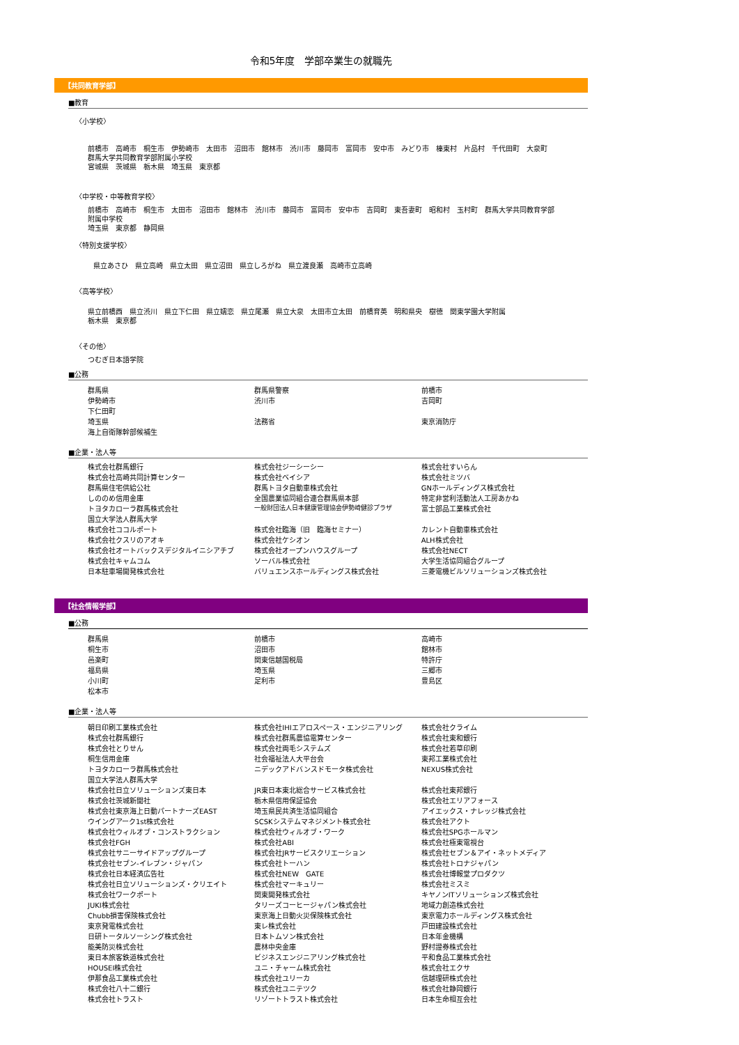令和5年度　学部卒業生の就職先
【共同教育学部】
■教育
〈小学校〉
前橋市　高崎市　桐生市　伊勢崎市　太田市　沼田市　館林市　渋川市　藤岡市　富岡市　安中市　みどり市　榛東村　片品村　千代田町　大泉町
群馬大学共同教育学部附属小学校
宮城県　茨城県　栃木県　埼玉県　東京都
〈中学校・中等教育学校〉
前橋市　高崎市　桐生市　太田市　沼田市　館林市　渋川市　藤岡市　富岡市　安中市　吉岡町　東吾妻町　昭和村　玉村町　群馬大学共同教育学部
附属中学校
埼玉県　東京都　静岡県
〈特別支援学校〉
県立あさひ　県立高崎　県立太田　県立沼田　県立しろがね　県立渡良瀬　高崎市立高崎
〈高等学校〉
県立前橋西　県立渋川　県立下仁田　県立嬬恋　県立尾瀬　県立大泉　太田市立太田　前橋育英　明和県央　樹徳　関東学園大学附属
栃木県　東京都
〈その他〉
つむぎ日本語学院
■公務
| 群馬県 | 群馬県警察 | 前橋市 |
| 伊勢崎市 | 渋川市 | 吉岡町 |
| 下仁田町 | | |
| 埼玉県 | 法務省 | 東京消防庁 |
| 海上自衛隊幹部候補生 | | |
■企業・法人等
| 株式会社群馬銀行 | 株式会社ジーシーシー | 株式会社すいらん |
| 株式会社高崎共同計算センター | 株式会社ベイシア | 株式会社ミツバ |
| 群馬県住宅供給公社 | 群馬トヨタ自動車株式会社 | GNホールディングス株式会社 |
| しののめ信用金庫 | 全国農業協同組合連合群馬県本部 | 特定非営利活動法人工房あかね |
| トヨタカローラ群馬株式会社 | 一般財団法人日本健康管理協会伊勢崎健診プラザ | 富士部品工業株式会社 |
| 国立大学法人群馬大学 | | |
| 株式会社ココルポート | 株式会社臨海（旧 臨海セミナー） | カレント自動車株式会社 |
| 株式会社クスリのアオキ | 株式会社ケシオン | ALH株式会社 |
| 株式会社オートバックスデジタルイニシアチブ | 株式会社オープンハウスグループ | 株式会社NECT |
| 株式会社キャムコム | ソーバル株式会社 | 大学生活協同組合グループ |
| 日本駐車場開発株式会社 | バリュエンスホールディングス株式会社 | 三菱電機ビルソリューションズ株式会社 |
【社会情報学部】
■公務
| 群馬県 | 前橋市 | 高崎市 |
| 桐生市 | 沼田市 | 館林市 |
| 邑楽町 | 関東信越国税局 | 特許庁 |
| 福島県 | 埼玉県 | 三郷市 |
| 小川町 | 足利市 | 豊島区 |
| 松本市 | | |
■企業・法人等
| 朝日印刷工業株式会社 | 株式会社IHIエアロスペース・エンジニアリング | 株式会社クライム |
| 株式会社群馬銀行 | 株式会社群馬農協電算センター | 株式会社東和銀行 |
| 株式会社とりせん | 株式会社両毛システムズ | 株式会社若草印刷 |
| 桐生信用金庫 | 社会福祉法人大平台会 | 東邦工業株式会社 |
| トヨタカローラ群馬株式会社 | ニデックアドバンスドモータ株式会社 | NEXUS株式会社 |
| 国立大学法人群馬大学 | | |
| 株式会社日立ソリューションズ東日本 | JR東日本東北総合サービス株式会社 | 株式会社東邦銀行 |
| 株式会社茨城新聞社 | 栃木県信用保証協会 | 株式会社エリアフォース |
| 株式会社東京海上日動パートナーズEAST | 埼玉県民共済生活協同組合 | アイエックス・ナレッジ株式会社 |
| ウイングアーク1st株式会社 | SCSKシステムマネジメント株式会社 | 株式会社アクト |
| 株式会社ウィルオブ・コンストラクション | 株式会社ウィルオブ・ワーク | 株式会社SPGホールマン |
| 株式会社FGH | 株式会社ABI | 株式会社極東電視台 |
| 株式会社サニーサイドアップグループ | 株式会社JRサービスクリエーション | 株式会社セブン＆アイ・ネットメディア |
| 株式会社セブン-イレブン・ジャパン | 株式会社トーハン | 株式会社トロナジャパン |
| 株式会社日本経済広告社 | 株式会社NEW GATE | 株式会社博報堂プロダクツ |
| 株式会社日立ソリューションズ・クリエイト | 株式会社マーキュリー | 株式会社ミスミ |
| 株式会社ワークポート | 関東開発株式会社 | キヤノンITソリューションズ株式会社 |
| JUKI株式会社 | タリーズコーヒージャパン株式会社 | 地域力創造株式会社 |
| Chubb損害保険株式会社 | 東京海上日動火災保険株式会社 | 東京電力ホールディングス株式会社 |
| 東京発電株式会社 | 東レ株式会社 | 戸田建設株式会社 |
| 日研トータルソーシング株式会社 | 日本トムソン株式会社 | 日本年金機構 |
| 能美防災株式会社 | 農林中央金庫 | 野村證券株式会社 |
| 東日本旅客鉄道株式会社 | ビジネスエンジニアリング株式会社 | 平和食品工業株式会社 |
| HOUSEI株式会社 | ユニ・チャーム株式会社 | 株式会社エクサ |
| 伊那食品工業株式会社 | 株式会社ユリーカ | 信越理研株式会社 |
| 株式会社八十二銀行 | 株式会社ユニテツク | 株式会社静岡銀行 |
| 株式会社トラスト | リゾートトラスト株式会社 | 日本生命相互会社 |